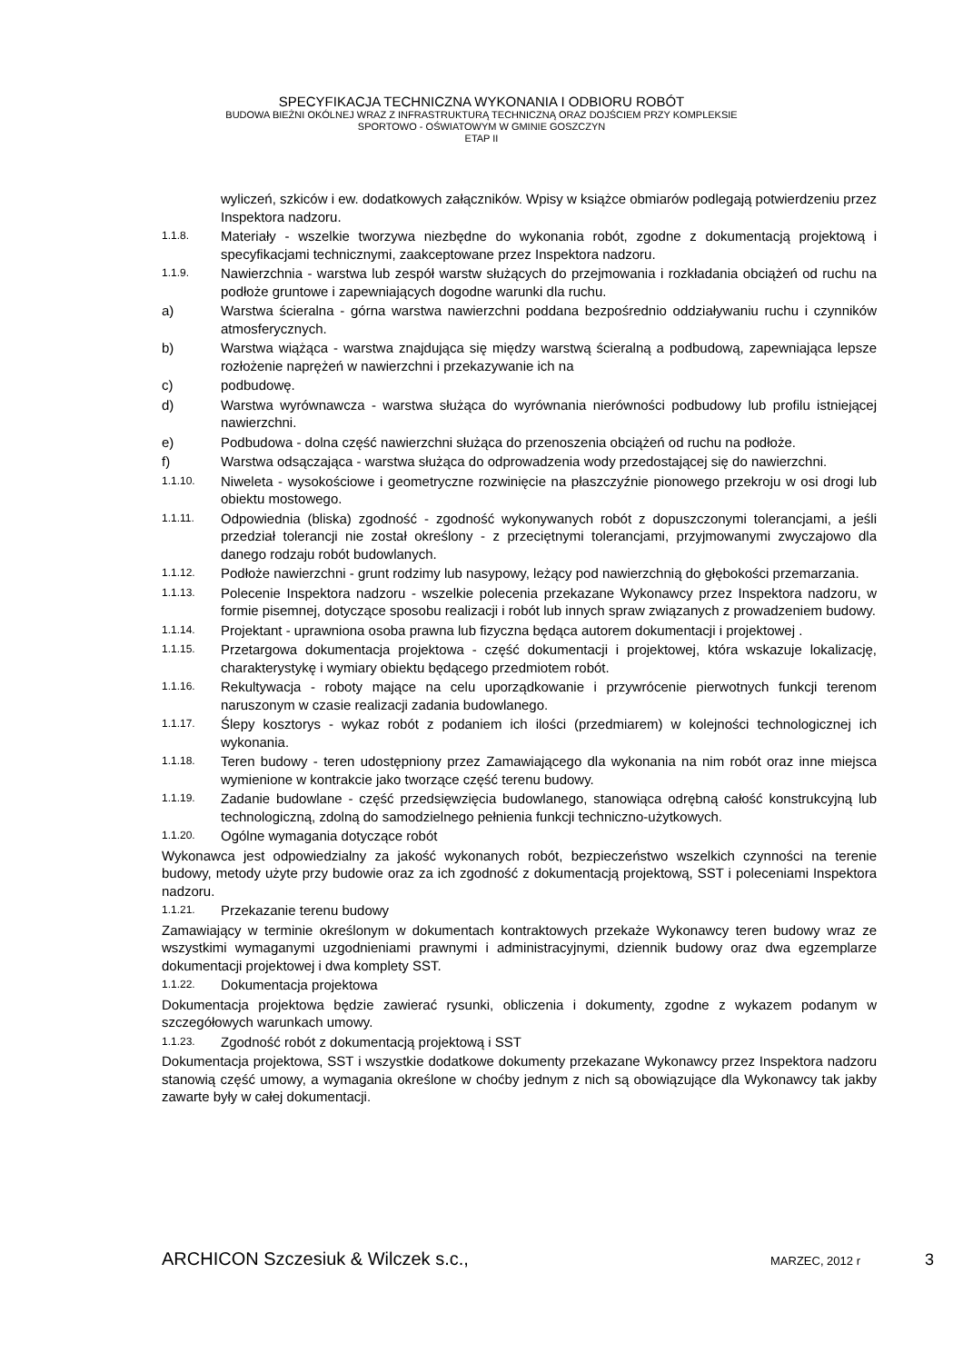SPECYFIKACJA TECHNICZNA WYKONANIA I ODBIORU ROBÓT
BUDOWA BIEŻNI OKÓLNEJ WRAZ Z INFRASTRUKTURĄ TECHNICZNĄ ORAZ DOJŚCIEM PRZY KOMPLEKSIE
SPORTOWO - OŚWIATOWYM W GMINIE GOSZCZYN
ETAP II
wyliczeń, szkiców i ew. dodatkowych załączników. Wpisy w książce obmiarów podlegają potwierdzeniu przez Inspektora nadzoru.
1.1.8. Materiały - wszelkie tworzywa niezbędne do wykonania robót, zgodne z dokumentacją projektową i specyfikacjami technicznymi, zaakceptowane przez Inspektora nadzoru.
1.1.9. Nawierzchnia - warstwa lub zespół warstw służących do przejmowania i rozkładania obciążeń od ruchu na podłoże gruntowe i zapewniających dogodne warunki dla ruchu.
a) Warstwa ścieralna - górna warstwa nawierzchni poddana bezpośrednio oddziaływaniu ruchu i czynników atmosferycznych.
b) Warstwa wiążąca - warstwa znajdująca się między warstwą ścieralną a podbudową, zapewniająca lepsze rozłożenie naprężeń w nawierzchni i przekazywanie ich na
c) podbudowę.
d) Warstwa wyrównawcza - warstwa służąca do wyrównania nierówności podbudowy lub profilu istniejącej nawierzchni.
e) Podbudowa - dolna część nawierzchni służąca do przenoszenia obciążeń od ruchu na podłoże.
f) Warstwa odsączająca - warstwa służąca do odprowadzenia wody przedostającej się do nawierzchni.
1.1.10. Niweleta - wysokościowe i geometryczne rozwinięcie na płaszczyźnie pionowego przekroju w osi drogi lub obiektu mostowego.
1.1.11. Odpowiednia (bliska) zgodność - zgodność wykonywanych robót z dopuszczonymi tolerancjami, a jeśli przedział tolerancji nie został określony - z przeciętnymi tolerancjami, przyjmowanymi zwyczajowo dla danego rodzaju robót budowlanych.
1.1.12. Podłoże nawierzchni - grunt rodzimy lub nasypowy, leżący pod nawierzchnią do głębokości przemarzania.
1.1.13. Polecenie Inspektora nadzoru - wszelkie polecenia przekazane Wykonawcy przez Inspektora nadzoru, w formie pisemnej, dotyczące sposobu realizacji i robót lub innych spraw związanych z prowadzeniem budowy.
1.1.14. Projektant - uprawniona osoba prawna lub fizyczna będąca autorem dokumentacji i projektowej .
1.1.15. Przetargowa dokumentacja projektowa - część dokumentacji i projektowej, która wskazuje lokalizację, charakterystykę i wymiary obiektu będącego przedmiotem robót.
1.1.16. Rekultywacja - roboty mające na celu uporządkowanie i przywrócenie pierwotnych funkcji terenom naruszonym w czasie realizacji zadania budowlanego.
1.1.17. Ślepy kosztorys - wykaz robót z podaniem ich ilości (przedmiarem) w kolejności technologicznej ich wykonania.
1.1.18. Teren budowy - teren udostępniony przez Zamawiającego dla wykonania na nim robót oraz inne miejsca wymienione w kontrakcie jako tworzące część terenu budowy.
1.1.19. Zadanie budowlane - część przedsięwzięcia budowlanego, stanowiąca odrębną całość konstrukcyjną lub technologiczną, zdolną do samodzielnego pełnienia funkcji techniczno-użytkowych.
1.1.20. Ogólne wymagania dotyczące robót
Wykonawca jest odpowiedzialny za jakość wykonanych robót, bezpieczeństwo wszelkich czynności na terenie budowy, metody użyte przy budowie oraz za ich zgodność z dokumentacją projektową, SST i poleceniami Inspektora nadzoru.
1.1.21. Przekazanie terenu budowy
Zamawiający w terminie określonym w dokumentach kontraktowych przekaże Wykonawcy teren budowy wraz ze wszystkimi wymaganymi uzgodnieniami prawnymi i administracyjnymi, dziennik budowy oraz dwa egzemplarze dokumentacji projektowej i dwa komplety SST.
1.1.22. Dokumentacja projektowa
Dokumentacja projektowa będzie zawierać rysunki, obliczenia i dokumenty, zgodne z wykazem podanym w szczegółowych warunkach umowy.
1.1.23. Zgodność robót z dokumentacją projektową i SST
Dokumentacja projektowa, SST i wszystkie dodatkowe dokumenty przekazane Wykonawcy przez Inspektora nadzoru stanowią część umowy, a wymagania określone w choćby jednym z nich są obowiązujące dla Wykonawcy tak jakby zawarte były w całej dokumentacji.
ARCHICON Szczesiuk & Wilczek s.c., MARZEC, 2012 r 3